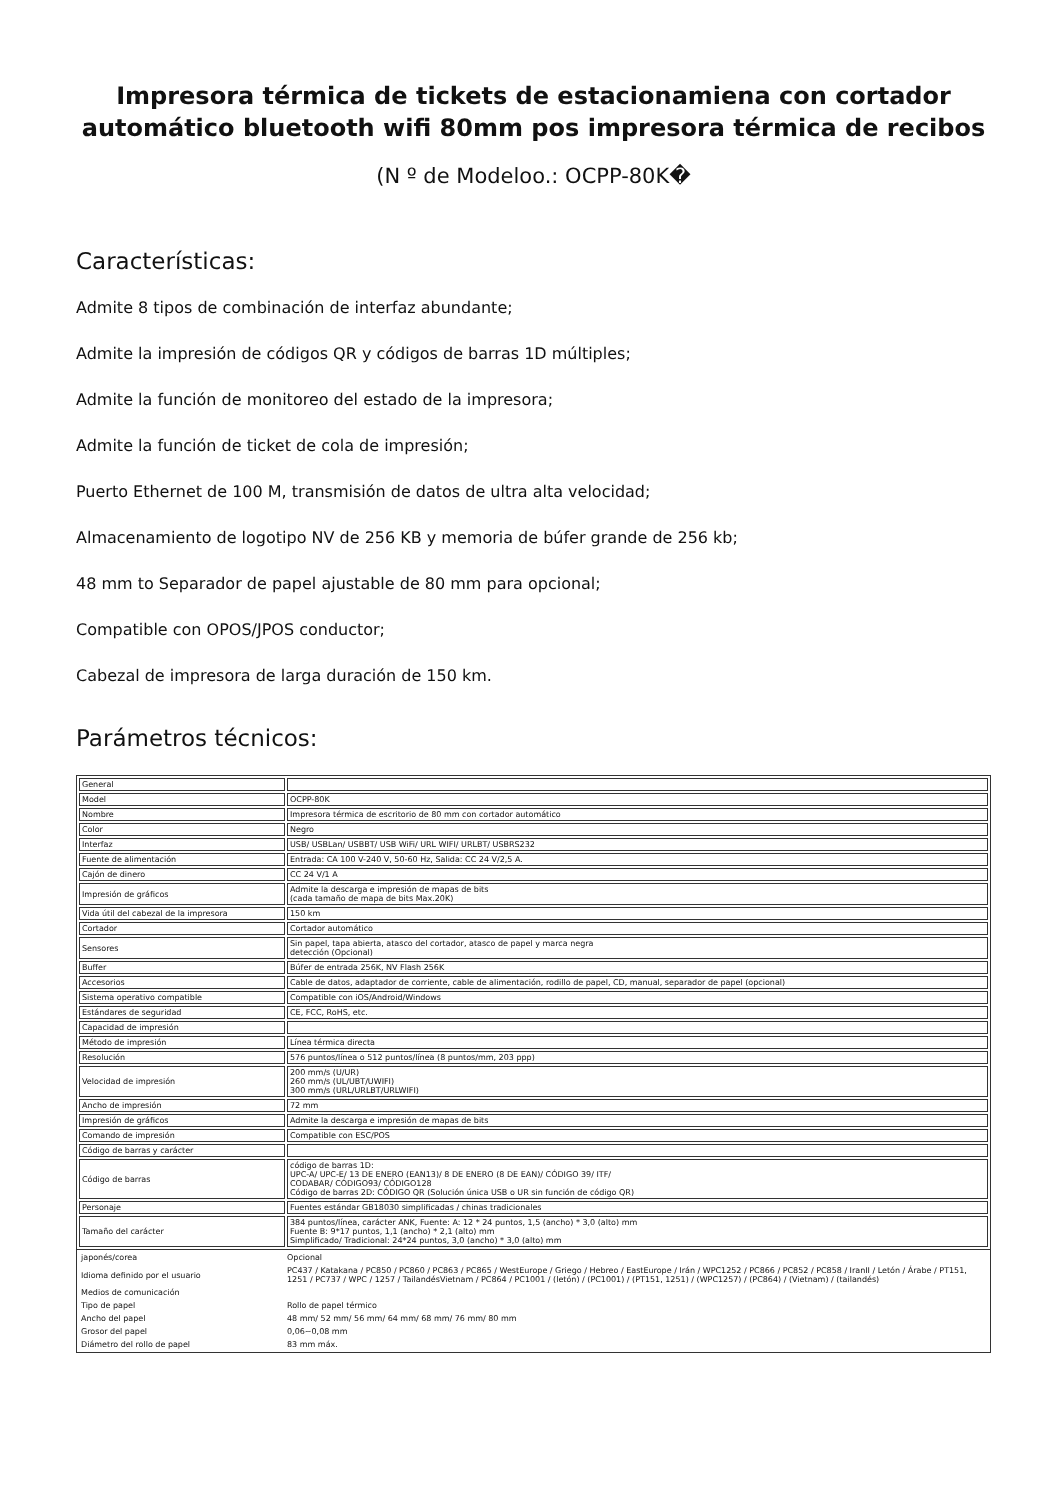Impresora térmica de tickets de estacionamiena con cortador automático bluetooth wifi 80mm pos impresora térmica de recibos
(N º de Modeloo.: OCPP-80K�
Características:
Admite 8 tipos de combinación de interfaz abundante;
Admite la impresión de códigos QR y códigos de barras 1D múltiples;
Admite la función de monitoreo del estado de la impresora;
Admite la función de ticket de cola de impresión;
Puerto Ethernet de 100 M, transmisión de datos de ultra alta velocidad;
Almacenamiento de logotipo NV de 256 KB y memoria de búfer grande de 256 kb;
48 mm to Separador de papel ajustable de 80 mm para opcional;
Compatible con OPOS/JPOS conductor;
Cabezal de impresora de larga duración de 150 km.
Parámetros técnicos:
| General | |
| Model | OCPP-80K |
| Nombre | Impresora térmica de escritorio de 80 mm con cortador automático |
| Color | Negro |
| Interfaz | USB/ USBLan/ USBBT/ USB WiFi/ URL WIFI/ URLBT/ USBRS232 |
| Fuente de alimentación | Entrada: CA 100 V-240 V, 50-60 Hz, Salida: CC 24 V/2,5 A. |
| Cajón de dinero | CC 24 V/1 A |
| Impresión de gráficos | Admite la descarga e impresión de mapas de bits (cada tamaño de mapa de bits Max.20K) |
| Vida útil del cabezal de la impresora | 150 km |
| Cortador | Cortador automático |
| Sensores | Sin papel, tapa abierta, atasco del cortador, atasco de papel y marca negra detección (Opcional) |
| Buffer | Búfer de entrada 256K, NV Flash 256K |
| Accesorios | Cable de datos, adaptador de corriente, cable de alimentación, rodillo de papel, CD, manual, separador de papel (opcional) |
| Sistema operativo compatible | Compatible con iOS/Android/Windows |
| Estándares de seguridad | CE, FCC, RoHS, etc. |
| Capacidad de impresión | |
| Método de impresión | Línea térmica directa |
| Resolución | 576 puntos/línea o 512 puntos/línea (8 puntos/mm, 203 ppp) |
| Velocidad de impresión | 200 mm/s (U/UR) 260 mm/s (UL/UBT/UWIFI) 300 mm/s (URL/URLBT/URLWIFI) |
| Ancho de impresión | 72 mm |
| Impresión de gráficos | Admite la descarga e impresión de mapas de bits |
| Comando de impresión | Compatible con ESC/POS |
| Código de barras y carácter | |
| Código de barras | código de barras 1D: UPC-A/ UPC-E/ 13 DE ENERO (EAN13)/ 8 DE ENERO (8 DE EAN)/ CÓDIGO 39/ ITF/ CODABAR/ CÓDIGO93/ CÓDIGO128 Código de barras 2D: CÓDIGO QR (Solución única USB o UR sin función de código QR) |
| Personaje | Fuentes estándar GB18030 simplificadas / chinas tradicionales |
| Tamaño del carácter | 384 puntos/línea, carácter ANK, Fuente: A: 12 * 24 puntos, 1,5 (ancho) * 3,0 (alto) mm Fuente B: 9*17 puntos, 1,1 (ancho) * 2,1 (alto) mm Simplificado/ Tradicional: 24*24 puntos, 3,0 (ancho) * 3,0 (alto) mm |
| japonés/corea | Opcional |
| Idioma definido por el usuario | PC437 / Katakana / PC850 / PC860 / PC863 / PC865 / WestEurope / Griego / Hebreo / EastEurope / Irán / WPC1252 / PC866 / PC852 / PC858 / IranII / Letón / Árabe / PT151, 1251 / PC737 / WPC / 1257 / TailandésVietnam / PC864 / PC1001 / (letón) / (PC1001) / (PT151, 1251) / (WPC1257) / (PC864) / (Vietnam) / (tailandés) |
| Medios de comunicación | |
| Tipo de papel | Rollo de papel térmico |
| Ancho del papel | 48 mm/ 52 mm/ 56 mm/ 64 mm/ 68 mm/ 76 mm/ 80 mm |
| Grosor del papel | 0,06~0,08 mm |
| Diámetro del rollo de papel | 83 mm máx. |